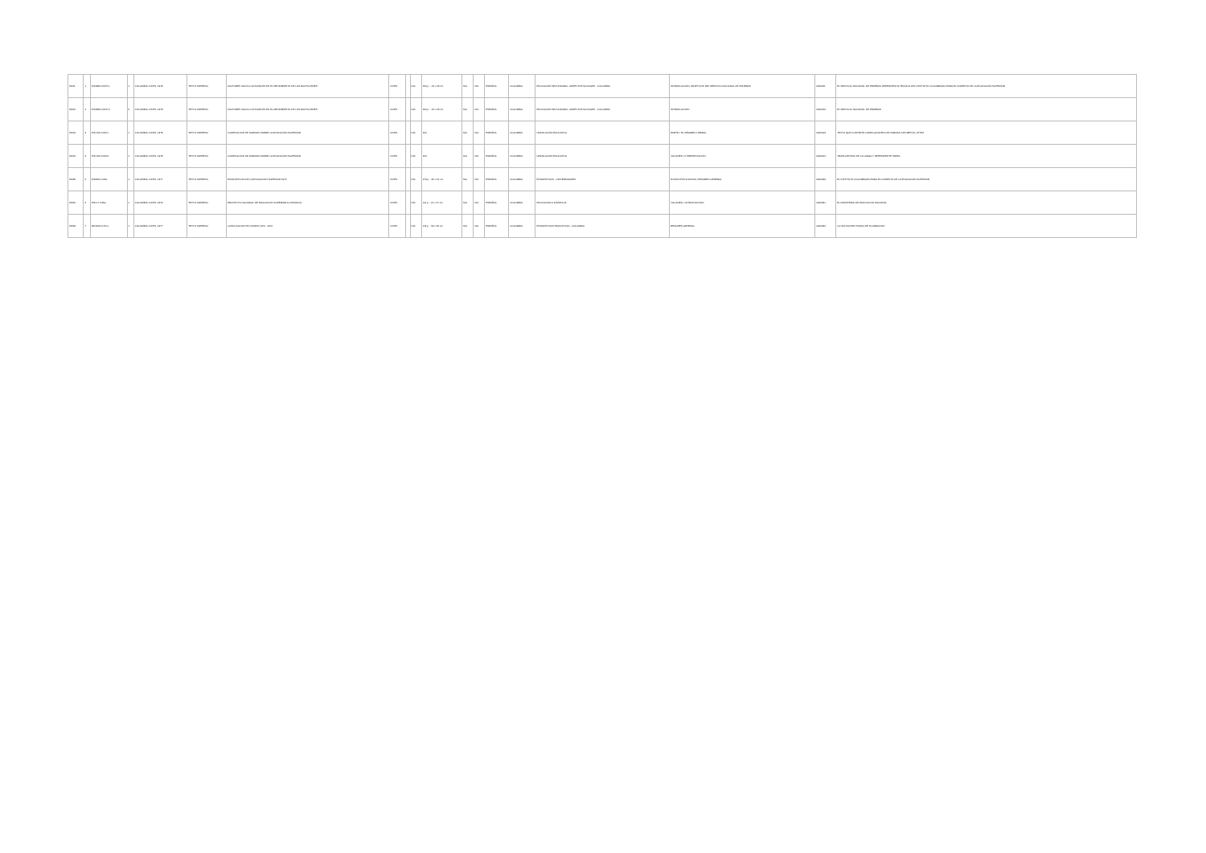| IN611 | 1 | 379.886 IC207f,1 | 1 | COLOMBIA: ICFES, 1978 | TEXTO IMPRESO | FACTORES SOCIO-CULTURALES EN EL RENDIMIENTO DE LOS BACHILLERES | ICFES | | N/A | 160 p. : 16 x 23 cm | N/A | N/A | ESPAÑOL | COLOMBIA | EDUCACIÓN SECUNDARIA - ASPECTOS SOCIALES - COLOMBIA | INTRODUCCIÓN; OBJETIVOS DEL SERVICIO NACIONAL DE PRUEBAS | 0000611 | EL SERVICIO NACIONAL DE PRUEBAS DEPENDENCIA TÉCNICA DEL INSTITUTO COLOMBIANO PARA EL FOMENTO DE LA EDUCACIÓN SUPERIOR |
| IN612 | 2 | 379.886 IC207f,2 | 2 | COLOMBIA: ICFES, 1978 | TEXTO IMPRESO | FACTORES SOCIO-CULTURALES EN EL RENDIMIENTO DE LOS BACHILLERES | ICFES | | N/A | 160 p. : 16 x 23 cm | N/A | N/A | ESPAÑOL | COLOMBIA | EDUCACIÓN SECUNDARIA - ASPECTOS SOCIALES - COLOMBIA | INTRODUCCIÓN | 0000612 | EL SERVICIO NACIONAL DE PRUEBAS |
| IN613 | 3 | 379.154 IC26c1 | 1 | COLOMBIA: ICFES, 1978 | TEXTO IMPRESO | COMPILACIÓN DE NORMAS SOBRE LA EDUCACIÓN SUPERIOR | ICFES | | N/A | N/A | N/A | N/A | ESPAÑOL | COLOMBIA | LEGISLACIÓN EDUCATIVA | PARTE I; EL RÉGIMEN LIBERAL | 0000613 | TEXTO QUE CONTIENE COMPILACIONES DE NORMAS, DECRETOS, LEYES |
| IN614 | 4 | 379.154 IC26c2 | 1 | COLOMBIA: ICFES, 1978 | TEXTO IMPRESO | COMPILACIÓN DE NORMAS SOBRE LA EDUCACIÓN SUPERIOR | ICFES | | N/A | N/A | N/A | N/A | ESPAÑOL | COLOMBIA | LEGISLACIÓN EDUCATIVA | VOLUMEN VI; PRESENTACIÓN | 0000614 | TRATA DENTRO DE LA LARGA Y DEPENDIENTE TAREA |
| IN629 | 5 | 378.861 IC26e | 1 | COLOMBIA: ICFES, 1977 | TEXTO IMPRESO | ESTADÍSTICAS DE LA EDUCACIÓN SUPERIOR 1975 | ICFES | | N/A | 179 p. : 30 x 21 cm | N/A | N/A | ESPAÑOL | COLOMBIA | ESTADÍSTICAS - UNIVERSIDADES | NOTAS EXPLICATIVAS; RESUMEN GENERAL | 0000629 | EL INSTITUTO COLOMBIANO PARA EL FOMENTO DE LA EDUCACIÓN SUPERIOR |
| IN631 | 6 | 378.17 IC35p | 1 | COLOMBIA: ICFES, 1979 | TEXTO IMPRESO | PROYECTO NACIONAL DE EDUCACIÓN SUPERIOR A DISTANCIA | ICFES | | N/A | 111 p. : 21 x 27 cm | N/A | N/A | ESPAÑOL | COLOMBIA | EDUCACIÓN A DISTANCIA | VOLUMEN I; INTRODUCCIÓN | 0000631 | EL MINISTERIO DE EDUCACIÓN NACIONAL |
| IN632 | 7 | 306.803 IC15c1 | 1 | COLOMBIA: ICFES, 1977 | TEXTO IMPRESO | LA EDUCACIÓN EN CIFRAS 1970 - 1974 | ICFES | | N/A | 112 p. : 30 x 35 cm | N/A | N/A | ESPAÑOL | COLOMBIA | ESTADÍSTICAS EDUCATIVAS - COLOMBIA | RESUMEN GENERAL | 0000632 | LA OFICINA SECTORIAL DE PLANEACIÓN |